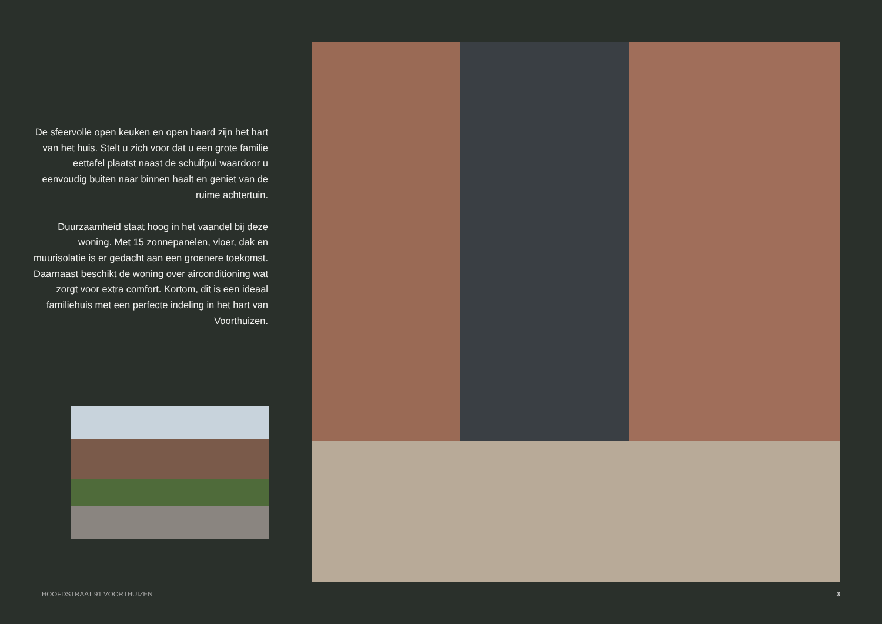De sfeervolle open keuken en open haard zijn het hart van het huis. Stelt u zich voor dat u een grote familie eettafel plaatst naast de schuifpui waardoor u eenvoudig buiten naar binnen haalt en geniet van de ruime achtertuin.
Duurzaamheid staat hoog in het vaandel bij deze woning. Met 15 zonnepanelen, vloer, dak en muurisolatie is er gedacht aan een groenere toekomst. Daarnaast beschikt de woning over airconditioning wat zorgt voor extra comfort. Kortom, dit is een ideaal familiehuis met een perfecte indeling in het hart van Voorthuizen.
HOOFDSTRAAT 91 VOORTHUIZEN 3